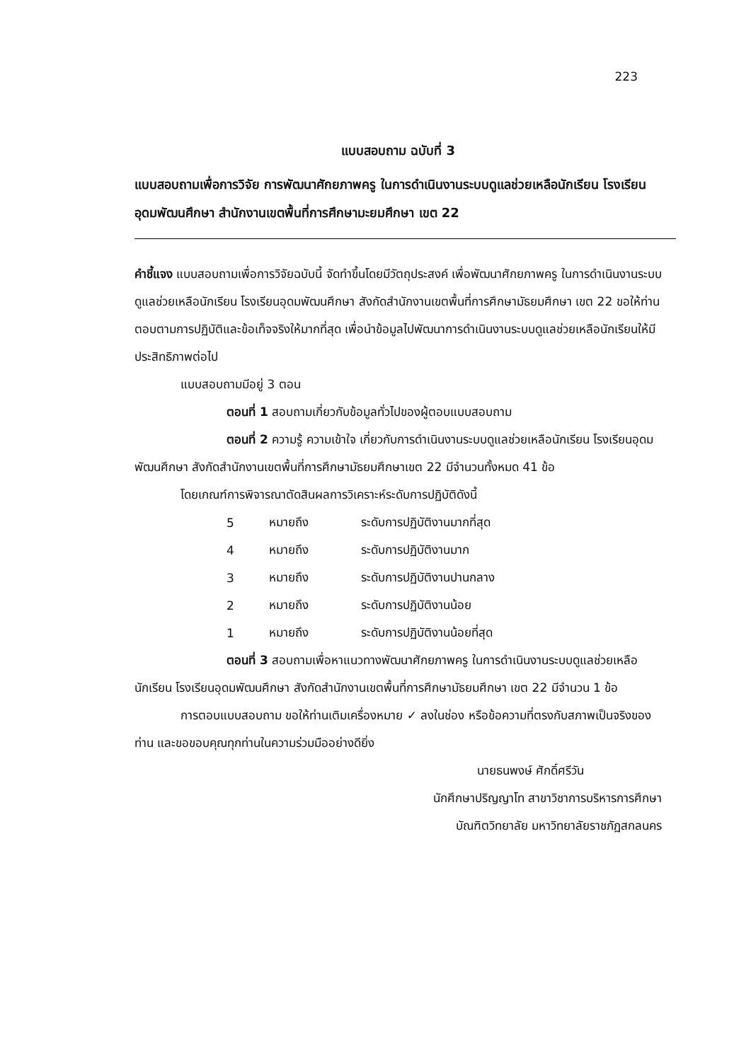223
แบบสอบถาม ฉบับที่ 3
แบบสอบถามเพื่อการวิจัย การพัฒนาศักยภาพครู ในการดำเนินงานระบบดูแลช่วยเหลือนักเรียน โรงเรียนอุดมพัฒนศึกษา สำนักงานเขตพื้นที่การศึกษามะยมศึกษา เขต 22
คำชี้แจง แบบสอบถามเพื่อการวิจัยฉบับนี้ จัดทำขึ้นโดยมีวัตถุประสงค์ เพื่อพัฒนาศักยภาพครู ในการดำเนินงานระบบดูแลช่วยเหลือนักเรียน โรงเรียนอุดมพัฒนศึกษา สังกัดสำนักงานเขตพื้นที่การศึกษามัธยมศึกษา เขต 22 ขอให้ท่านตอบตามการปฏิบัติและข้อเท็จจริงให้มากที่สุด เพื่อนำข้อมูลไปพัฒนาการดำเนินงานระบบดูแลช่วยเหลือนักเรียนให้มีประสิทธิภาพต่อไป
แบบสอบถามมีอยู่ 3 ตอน
ตอนที่ 1 สอบถามเกี่ยวกับข้อมูลทั่วไปของผู้ตอบแบบสอบถาม
ตอนที่ 2 ความรู้ ความเข้าใจ เกี่ยวกับการดำเนินงานระบบดูแลช่วยเหลือนักเรียน โรงเรียนอุดมพัฒนศึกษา สังกัดสำนักงานเขตพื้นที่การศึกษามัธยมศึกษาเขต 22 มีจำนวนทั้งหมด 41 ข้อ
โดยเกณฑ์การพิจารณาตัดสินผลการวิเคราะห์ระดับการปฏิบัติดังนี้
| 5 | หมายถึง | ระดับการปฏิบัติงานมากที่สุด |
| 4 | หมายถึง | ระดับการปฏิบัติงานมาก |
| 3 | หมายถึง | ระดับการปฏิบัติงานปานกลาง |
| 2 | หมายถึง | ระดับการปฏิบัติงานน้อย |
| 1 | หมายถึง | ระดับการปฏิบัติงานน้อยที่สุด |
ตอนที่ 3 สอบถามเพื่อหาแนวทางพัฒนาศักยภาพครู ในการดำเนินงานระบบดูแลช่วยเหลือนักเรียน โรงเรียนอุดมพัฒนศึกษา สังกัดสำนักงานเขตพื้นที่การศึกษามัธยมศึกษา เขต 22 มีจำนวน 1 ข้อ
การตอบแบบสอบถาม ขอให้ท่านเติมเครื่องหมาย ✓ ลงในช่อง หรือข้อความที่ตรงกับสภาพเป็นจริงของท่าน และขอขอบคุณทุกท่านในความร่วมมืออย่างดียิ่ง
นายธนพงษ์ ศักดิ์ศรีวัน
นักศึกษาปริญญาโท สาขาวิชาการบริหารการศึกษา
บัณฑิตวิทยาลัย มหาวิทยาลัยราชภัฏสกลนคร